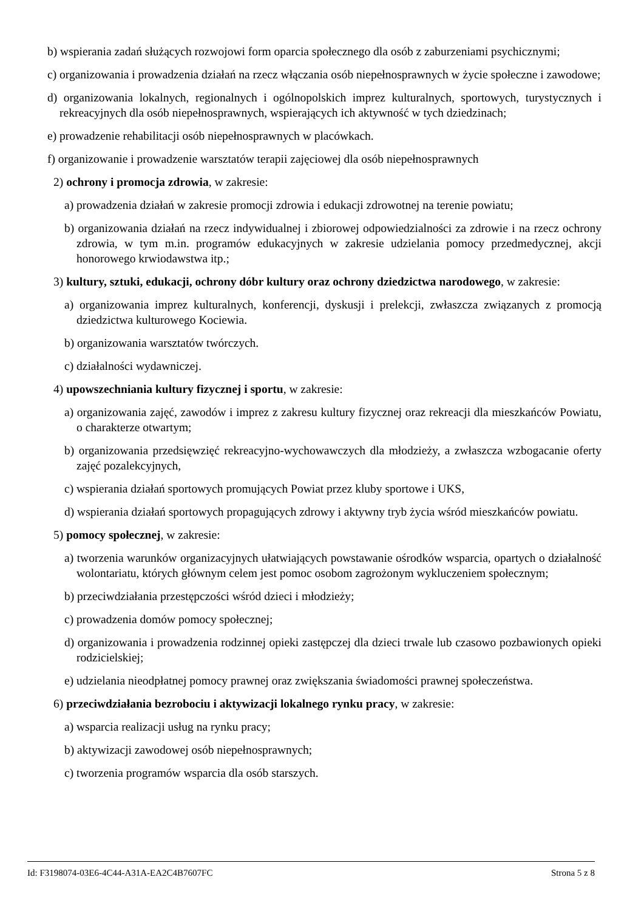b) wspierania zadań służących rozwojowi form oparcia społecznego dla osób z zaburzeniami psychicznymi;
c) organizowania i prowadzenia działań na rzecz włączania osób niepełnosprawnych w życie społeczne i zawodowe;
d) organizowania lokalnych, regionalnych i ogólnopolskich imprez kulturalnych, sportowych, turystycznych i rekreacyjnych dla osób niepełnosprawnych, wspierających ich aktywność w tych dziedzinach;
e) prowadzenie rehabilitacji osób niepełnosprawnych w placówkach.
f) organizowanie i prowadzenie warsztatów terapii zajęciowej dla osób niepełnosprawnych
2) ochrony i promocja zdrowia, w zakresie:
a) prowadzenia działań w zakresie promocji zdrowia i edukacji zdrowotnej na terenie powiatu;
b) organizowania działań na rzecz indywidualnej i zbiorowej odpowiedzialności za zdrowie i na rzecz ochrony zdrowia, w tym m.in. programów edukacyjnych w zakresie udzielania pomocy przedmedycznej, akcji honorowego krwiodawstwa itp.;
3) kultury, sztuki, edukacji, ochrony dóbr kultury oraz ochrony dziedzictwa narodowego, w zakresie:
a) organizowania imprez kulturalnych, konferencji, dyskusji i prelekcji, zwłaszcza związanych z promocją dziedzictwa kulturowego Kociewia.
b) organizowania warsztatów twórczych.
c) działalności wydawniczej.
4) upowszechniania kultury fizycznej i sportu, w zakresie:
a) organizowania zajęć, zawodów i imprez z zakresu kultury fizycznej oraz rekreacji dla mieszkańców Powiatu, o charakterze otwartym;
b) organizowania przedsięwzięć rekreacyjno-wychowawczych dla młodzieży, a zwłaszcza wzbogacanie oferty zajęć pozalekcyjnych,
c) wspierania działań sportowych promujących Powiat przez kluby sportowe i UKS,
d) wspierania działań sportowych propagujących zdrowy i aktywny tryb życia wśród mieszkańców powiatu.
5) pomocy społecznej, w zakresie:
a) tworzenia warunków organizacyjnych ułatwiających powstawanie ośrodków wsparcia, opartych o działalność wolontariatu, których głównym celem jest pomoc osobom zagrożonym wykluczeniem społecznym;
b) przeciwdziałania przestępczości wśród dzieci i młodzieży;
c) prowadzenia domów pomocy społecznej;
d) organizowania i prowadzenia rodzinnej opieki zastępczej dla dzieci trwale lub czasowo pozbawionych opieki rodzicielskiej;
e) udzielania nieodpłatnej pomocy prawnej oraz zwiększania świadomości prawnej społeczeństwa.
6) przeciwdziałania bezrobociu i aktywizacji lokalnego rynku pracy, w zakresie:
a) wsparcia realizacji usług na rynku pracy;
b) aktywizacji zawodowej osób niepełnosprawnych;
c) tworzenia programów wsparcia dla osób starszych.
Id: F3198074-03E6-4C44-A31A-EA2C4B7607FC Strona 5 z 8